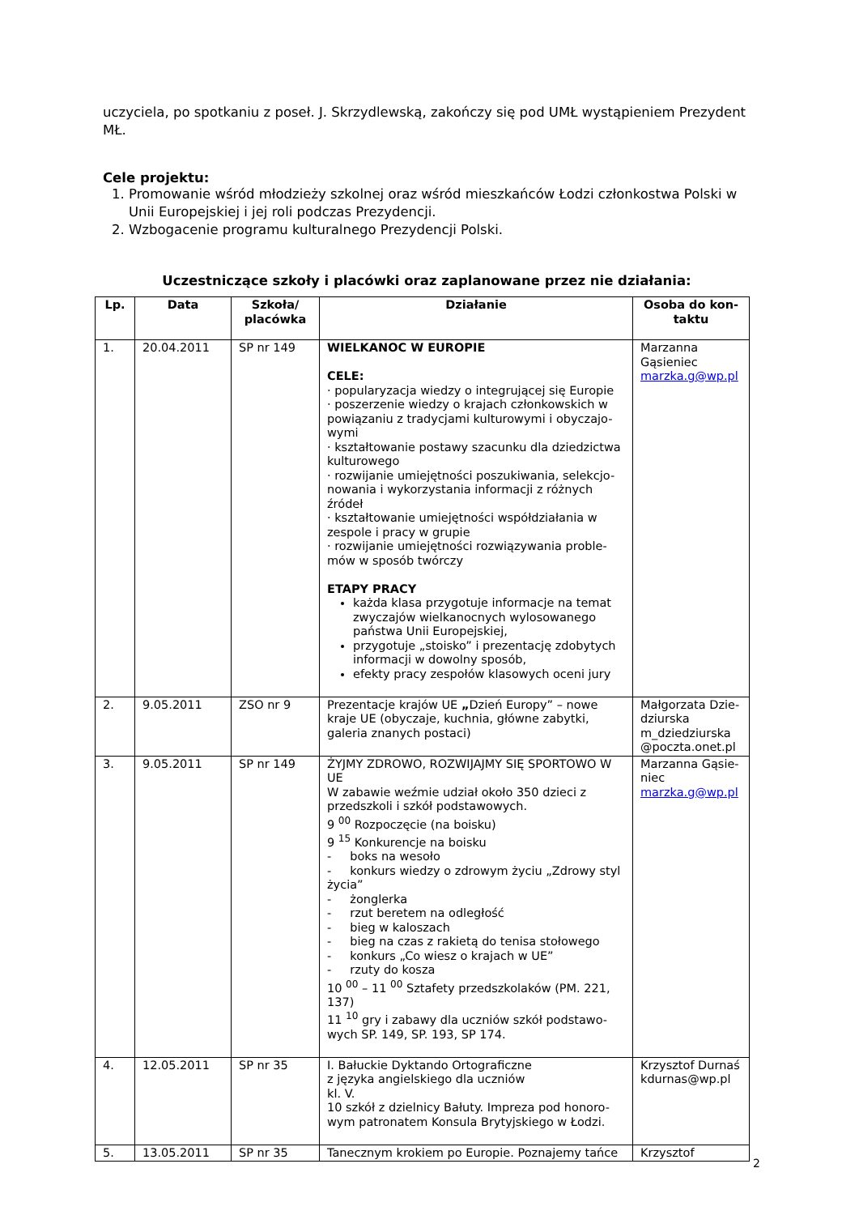uczyciela, po spotkaniu z poseł. J. Skrzydlewską, zakończy się pod UMŁ wystąpieniem Prezydent MŁ.
Cele projektu:
1. Promowanie wśród młodzieży szkolnej oraz wśród mieszkańców Łodzi członkostwa Polski w Unii Europejskiej i jej roli podczas Prezydencji.
2. Wzbogacenie programu kulturalnego Prezydencji Polski.
Uczestniczące szkoły i placówki oraz zaplanowane przez nie działania:
| Lp. | Data | Szkoła/ placówka | Działanie | Osoba do kon-taktu |
| --- | --- | --- | --- | --- |
| 1. | 20.04.2011 | SP nr 149 | WIELKANOC W EUROPIE CELE: · popularyzacja wiedzy o integrującej się Europie · poszerzenie wiedzy o krajach członkowskich w powiązaniu z tradycjami kulturowymi i obyczajo-wymi · kształtowanie postawy szacunku dla dziedzictwa kulturowego · rozwijanie umiejętności poszukiwania, selekcjo-nowania i wykorzystania informacji z różnych źródeł · kształtowanie umiejętności współdziałania w zespole i pracy w grupie · rozwijanie umiejętności rozwiązywania proble-mów w sposób twórczy ETAPY PRACY każda klasa przygotuje informacje na temat zwyczajów wielkanocnych wylosowanego państwa Unii Europejskiej, przygotuje „stoisko” i prezentację zdobytych informacji w dowolny sposób, efekty pracy zespołów klasowych oceni jury | Marzanna Gąsieniec marzka.g@wp.pl |
| 2. | 9.05.2011 | ZSO nr 9 | Prezentacje krajów UE „ Dzień Europy” – nowe kraje UE (obyczaje, kuchnia, główne zabytki, galeria znanych postaci) | Małgorzata Dzie-dziurska m_dziedziurska @poczta.onet.pl |
| 3. | 9.05.2011 | SP nr 149 | ŻYJMY ZDROWO, ROZWIJAJMY SIĘ SPORTOWO W UE W zabawie weźmie udział około 350 dzieci z przedszkoli i szkół podstawowych. 9 <sup>00</sup> Rozpoczęcie (na boisku) 9 <sup>15</sup> Konkurencje na boisku - boks na wesoło - konkurs wiedzy o zdrowym życiu „Zdrowy styl życia” - żonglerka - rzut beretem na odległość - bieg w kaloszach - bieg na czas z rakietą do tenisa stołowego - konkurs „Co wiesz o krajach w UE” - rzuty do kosza 10 <sup>00</sup> – 11 <sup>00</sup> Sztafety przedszkolaków (PM. 221, 137) 11 <sup>10</sup> gry i zabawy dla uczniów szkół podstawo-wych SP. 149, SP. 193, SP 174. | Marzanna Gąsie-niec marzka.g@wp.pl |
| 4. | 12.05.2011 | SP nr 35 | I. Bałuckie Dyktando Ortograficzne z języka angielskiego dla uczniów kl. V. 10 szkół z dzielnicy Bałuty. Impreza pod honoro-wym patronatem Konsula Brytyjskiego w Łodzi. | Krzysztof Durnaś kdurnas@wp.pl |
| 5. | 13.05.2011 | SP nr 35 | Tanecznym krokiem po Europie. Poznajemy tańce | Krzysztof |
2